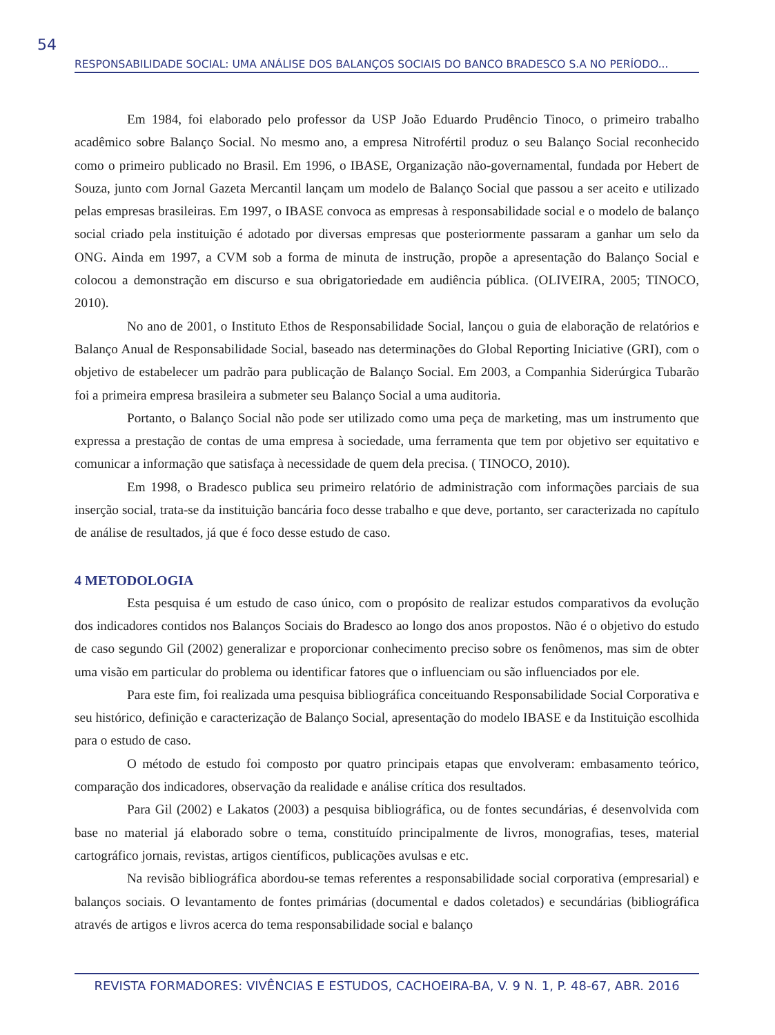54
RESPONSABILIDADE SOCIAL: UMA ANÁLISE DOS BALANÇOS SOCIAIS DO BANCO BRADESCO S.A NO PERÍODO...
Em 1984, foi elaborado pelo professor da USP João Eduardo Prudêncio Tinoco, o primeiro trabalho acadêmico sobre Balanço Social. No mesmo ano, a empresa Nitrofértil produz o seu Balanço Social reconhecido como o primeiro publicado no Brasil. Em 1996, o IBASE, Organização não-governamental, fundada por Hebert de Souza, junto com Jornal Gazeta Mercantil lançam um modelo de Balanço Social que passou a ser aceito e utilizado pelas empresas brasileiras. Em 1997, o IBASE convoca as empresas à responsabilidade social e o modelo de balanço social criado pela instituição é adotado por diversas empresas que posteriormente passaram a ganhar um selo da ONG. Ainda em 1997, a CVM sob a forma de minuta de instrução, propõe a apresentação do Balanço Social e colocou a demonstração em discurso e sua obrigatoriedade em audiência pública. (OLIVEIRA, 2005; TINOCO, 2010).
No ano de 2001, o Instituto Ethos de Responsabilidade Social, lançou o guia de elaboração de relatórios e Balanço Anual de Responsabilidade Social, baseado nas determinações do Global Reporting Iniciative (GRI), com o objetivo de estabelecer um padrão para publicação de Balanço Social. Em 2003, a Companhia Siderúrgica Tubarão foi a primeira empresa brasileira a submeter seu Balanço Social a uma auditoria.
Portanto, o Balanço Social não pode ser utilizado como uma peça de marketing, mas um instrumento que expressa a prestação de contas de uma empresa à sociedade, uma ferramenta que tem por objetivo ser equitativo e comunicar a informação que satisfaça à necessidade de quem dela precisa. ( TINOCO, 2010).
Em 1998, o Bradesco publica seu primeiro relatório de administração com informações parciais de sua inserção social, trata-se da instituição bancária foco desse trabalho e que deve, portanto, ser caracterizada no capítulo de análise de resultados, já que é foco desse estudo de caso.
4 METODOLOGIA
Esta pesquisa é um estudo de caso único, com o propósito de realizar estudos comparativos da evolução dos indicadores contidos nos Balanços Sociais do Bradesco ao longo dos anos propostos. Não é o objetivo do estudo de caso segundo Gil (2002) generalizar e proporcionar conhecimento preciso sobre os fenômenos, mas sim de obter uma visão em particular do problema ou identificar fatores que o influenciam ou são influenciados por ele.
Para este fim, foi realizada uma pesquisa bibliográfica conceituando Responsabilidade Social Corporativa e seu histórico, definição e caracterização de Balanço Social, apresentação do modelo IBASE e da Instituição escolhida para o estudo de caso.
O método de estudo foi composto por quatro principais etapas que envolveram: embasamento teórico, comparação dos indicadores, observação da realidade e análise crítica dos resultados.
Para Gil (2002) e Lakatos (2003) a pesquisa bibliográfica, ou de fontes secundárias, é desenvolvida com base no material já elaborado sobre o tema, constituído principalmente de livros, monografias, teses, material cartográfico jornais, revistas, artigos científicos, publicações avulsas e etc.
Na revisão bibliográfica abordou-se temas referentes a responsabilidade social corporativa (empresarial) e balanços sociais. O levantamento de fontes primárias (documental e dados coletados) e secundárias (bibliográfica através de artigos e livros acerca do tema responsabilidade social e balanço
REVISTA FORMADORES: VIVÊNCIAS E ESTUDOS, CACHOEIRA-BA, V. 9 N. 1, P. 48-67, ABR. 2016